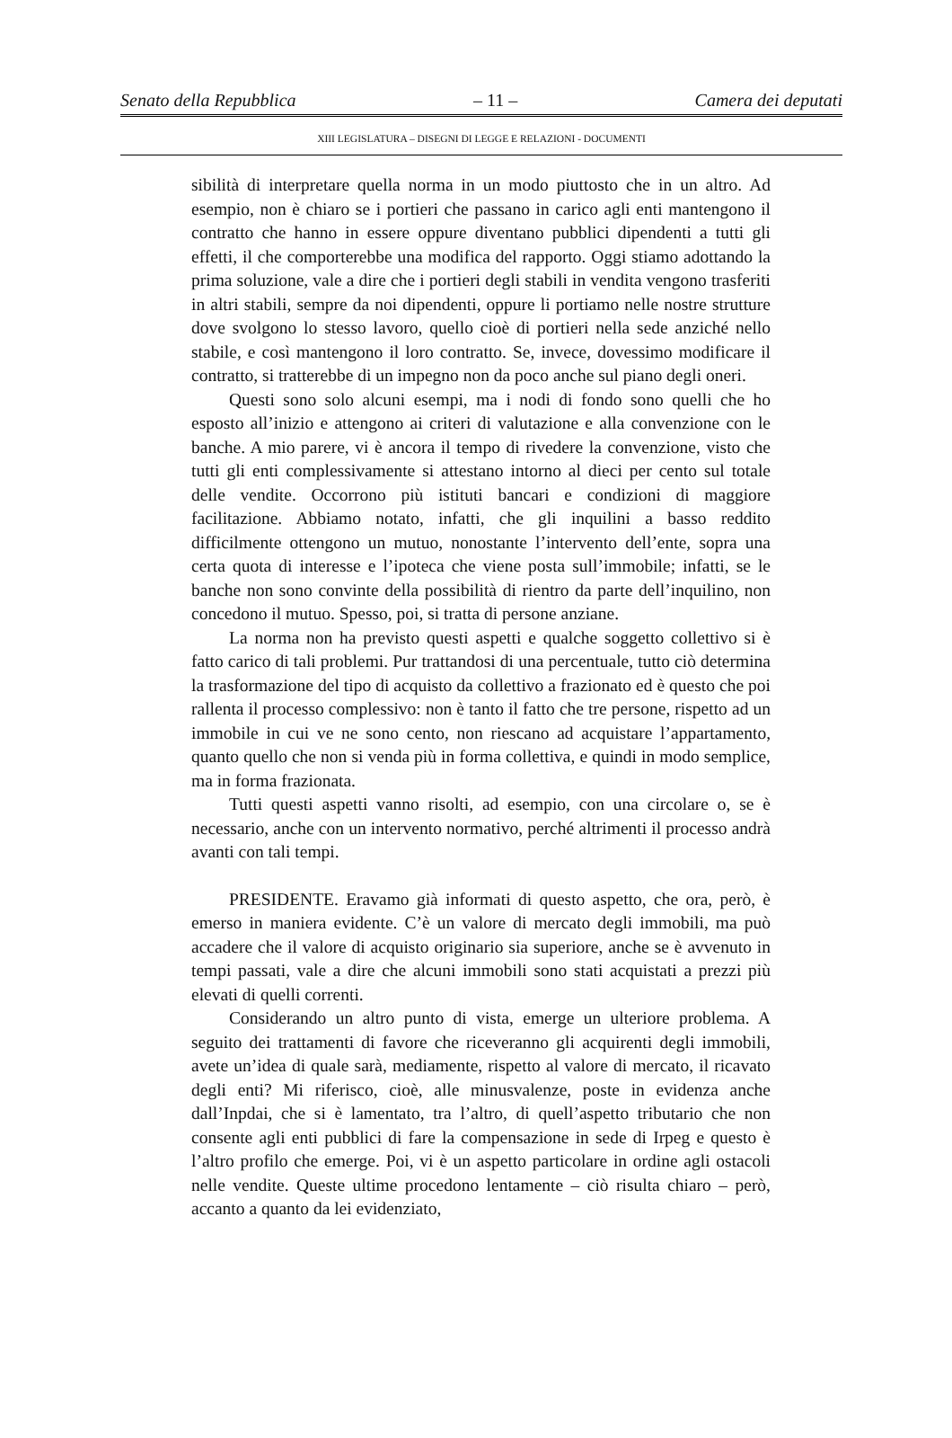Senato della Repubblica – 11 – Camera dei deputati
XIII LEGISLATURA – DISEGNI DI LEGGE E RELAZIONI - DOCUMENTI
sibilità di interpretare quella norma in un modo piuttosto che in un altro. Ad esempio, non è chiaro se i portieri che passano in carico agli enti mantengono il contratto che hanno in essere oppure diventano pubblici dipendenti a tutti gli effetti, il che comporterebbe una modifica del rapporto. Oggi stiamo adottando la prima soluzione, vale a dire che i portieri degli stabili in vendita vengono trasferiti in altri stabili, sempre da noi dipendenti, oppure li portiamo nelle nostre strutture dove svolgono lo stesso lavoro, quello cioè di portieri nella sede anziché nello stabile, e così mantengono il loro contratto. Se, invece, dovessimo modificare il contratto, si tratterebbe di un impegno non da poco anche sul piano degli oneri.
Questi sono solo alcuni esempi, ma i nodi di fondo sono quelli che ho esposto all’inizio e attengono ai criteri di valutazione e alla convenzione con le banche. A mio parere, vi è ancora il tempo di rivedere la convenzione, visto che tutti gli enti complessivamente si attestano intorno al dieci per cento sul totale delle vendite. Occorrono più istituti bancari e condizioni di maggiore facilitazione. Abbiamo notato, infatti, che gli inquilini a basso reddito difficilmente ottengono un mutuo, nonostante l’intervento dell’ente, sopra una certa quota di interesse e l’ipoteca che viene posta sull’immobile; infatti, se le banche non sono convinte della possibilità di rientro da parte dell’inquilino, non concedono il mutuo. Spesso, poi, si tratta di persone anziane.
La norma non ha previsto questi aspetti e qualche soggetto collettivo si è fatto carico di tali problemi. Pur trattandosi di una percentuale, tutto ciò determina la trasformazione del tipo di acquisto da collettivo a frazionato ed è questo che poi rallenta il processo complessivo: non è tanto il fatto che tre persone, rispetto ad un immobile in cui ve ne sono cento, non riescano ad acquistare l’appartamento, quanto quello che non si venda più in forma collettiva, e quindi in modo semplice, ma in forma frazionata.
Tutti questi aspetti vanno risolti, ad esempio, con una circolare o, se è necessario, anche con un intervento normativo, perché altrimenti il processo andrà avanti con tali tempi.
PRESIDENTE. Eravamo già informati di questo aspetto, che ora, però, è emerso in maniera evidente. C’è un valore di mercato degli immobili, ma può accadere che il valore di acquisto originario sia superiore, anche se è avvenuto in tempi passati, vale a dire che alcuni immobili sono stati acquistati a prezzi più elevati di quelli correnti.
Considerando un altro punto di vista, emerge un ulteriore problema. A seguito dei trattamenti di favore che riceveranno gli acquirenti degli immobili, avete un’idea di quale sarà, mediamente, rispetto al valore di mercato, il ricavato degli enti? Mi riferisco, cioè, alle minusvalenze, poste in evidenza anche dall’Inpdai, che si è lamentato, tra l’altro, di quell’aspetto tributario che non consente agli enti pubblici di fare la compensazione in sede di Irpeg e questo è l’altro profilo che emerge. Poi, vi è un aspetto particolare in ordine agli ostacoli nelle vendite. Queste ultime procedono lentamente – ciò risulta chiaro – però, accanto a quanto da lei evidenziato,